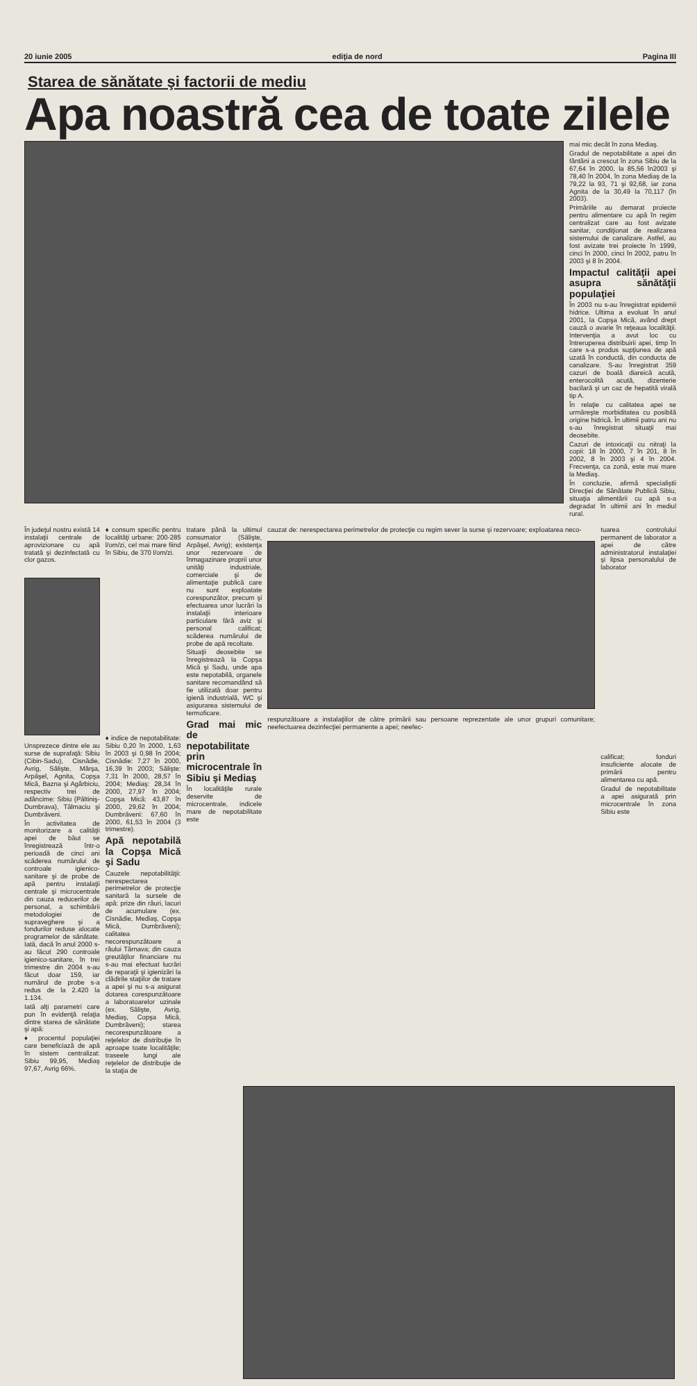20 iunie 2005 ediţia de nord Pagina III
Starea de sănătate şi factorii de mediu
Apa noastră cea de toate zilele
mai mic decât în zona Mediaş.
Gradul de nepotabilitate a apei din fântâni a crescut în zona Sibiu de la 67,64 în 2000, la 85,56 în2003 şi 78,40 în 2004, în zona Mediaş de la 79,22 la 93, 71 şi 92,68, iar zona Agnita de la 30,49 la 70,117 (în 2003).
Primăriile au demarat proiecte pentru alimentare cu apă în regim centralizat care au fost avizate sanitar, condiţionat de realizarea sistemului de canalizare. Astfel, au fost avizate trei proiecte în 1999, cinci în 2000, cinci în 2002, patru în 2003 şi 8 în 2004.
Impactul calităţii apei asupra sănătăţii populaţiei
În 2003 nu s-au înregistrat epidemii hidrice. Ultima a evoluat în anul 2001, la Copşa Mică, având drept cauză o avarie în reţeaua localităţii. Intervenţia a avut loc cu întreruperea distribuirii apei, timp în care s-a produs supţiunea de apă uzată în conductă, din conducta de canalizare. S-au înregistrat 359 cazuri de boală diareică acută, enterocolită acută, dizenterie bacilară şi un caz de hepatită virală tip A.
În relaţie cu calitatea apei se urmăreşte morbiditatea cu posibilă origine hidrică. În ultimii patru ani nu s-au înregistrat situaţii mai deosebite.
Cazuri de intoxicaţii cu nitraţi la copii: 18 în 2000, 7 în 201, 8 în 2002, 8 în 2003 şi 4 în 2004. Frecvenţa, ca zonă, este mai mare la Mediaş.
În concluzie, afirmă specialiştii Direcţiei de Sănătate Publică Sibiu, situaţia alimentării cu apă s-a degradat în ultimii ani în mediul rural.
În judeţul nostru există 14 instalaţii centrale de aprovizionare cu apă tratată şi dezinfectată cu clor gazos.
Unsprezece dintre ele au surse de suprafaţă: Sibiu (Cibin-Sadu), Cisnădie, Avrig, Sălişte, Mârşa, Arpăşel, Agnita, Copşa Mică, Bazna şi Agârbiciu, respectiv trei de adâncime: Sibiu (Păltiniş-Dumbrava), Tălmaciu şi Dumbrăveni.
În activitatea de monitorizare a calităţii apei de băut se înregistrează într-o perioadă de cinci ani scăderea numărului de controale igienico-sanitare şi de probe de apă pentru instalaţii centrale şi microcentrale din cauza reducerilor de personal, a schimbării metodologiei de supraveghere şi a fondurilor reduse alocate programelor de sănătate. Iată, dacă în anul 2000 s-au făcut 290 controale igienico-sanitare, în trei trimestre din 2004 s-au făcut doar 159, iar numărul de probe s-a redus de la 2.420 la 1.134.
Iată alţi parametri care pun în evidenţă relaţia dintre starea de sănătate şi apă:
♦ procentul populaţiei care beneficiază de apă în sistem centralizat: Sibiu 99,95, Mediaş 97,67, Avrig 66%.
♦ consum specific pentru localităţi urbane: 200-285 l/om/zi, cel mai mare fiind în Sibiu, de 370 l/om/zi.
♦ indice de nepotabilitate: Sibiu 0,20 în 2000, 1,63 în 2003 şi 0,98 în 2004; Cisnădie: 7,27 în 2000, 16,39 în 2003; Sălişte: 7,31 în 2000, 28,57 în 2004; Mediaş: 28,34 în 2000, 27,97 în 2004; Copşa Mică: 43,87 în 2000, 29,62 în 2004; Dumbrăveni: 67,60 în 2000, 61,53 în 2004 (3 trimestre).
Apă nepotabilă la Copşa Mică şi Sadu
Cauzele nepotabilităţii: nerespectarea perimetrelor de protecţie sanitară la sursele de apă: prize din râuri, lacuri de acumulare (ex. Cisnădie, Mediaş, Copşa Mică, Dumbrăveni); calitatea necorespunzătoare a râului Târnava; din cauza greutăţilor financiare nu s-au mai efectuat lucrări de reparaţii şi igienizări la clădirile staţiilor de tratare a apei şi nu s-a asigurat dotarea corespunzătoare a laboratoarelor uzinale (ex. Sălişte, Avrig, Mediaş, Copşa Mică, Dumbrăveni); starea necorespunzătoare a reţelelor de distribuţie în aproape toate localităţile; traseele lungi ale reţelelor de distribuţie de la staţia de
tratare până la ultimul consumator (Sălişte, Arpăşel, Avrig); existenţa unor rezervoare de înmagazinare proprii unor unităţi industriale, comerciale şi de alimentaţie publică care nu sunt exploatate corespunzător, precum şi efectuarea unor lucrări la instalaţii interioare particulare fără aviz şi personal calificat; scăderea numărului de probe de apă recoltate.
Situaţii deosebite se înregistrează la Copşa Mică şi Sadu, unde apa este nepotabilă, organele sanitare recomandând să fie utilizată doar pentru igienă industrială, WC şi asigurarea sistemului de termoficare.
Grad mai mic de nepotabilitate prin microcentrale în Sibiu şi Mediaş
În localităţile rurale deservite de microcentrale, indicele mare de nepotabilitate este
cauzat de: nerespectarea perimetrelor de protecţie cu regim sever la surse şi rezervoare; exploatarea neco-
respunzătoare a instalaţiilor de către primării sau persoane reprezentate ale unor grupuri comunitare; neefectuarea dezinfecţiei permanente a apei; neefec-
tuarea controlului permanent de laborator a apei de către administratorul instalaţiei şi lipsa personalului de laborator
calificat; fonduri insuficiente alocate de primării pentru alimentarea cu apă.
Gradul de nepotabilitate a apei asigurată prin microcentrale în zona Sibiu este